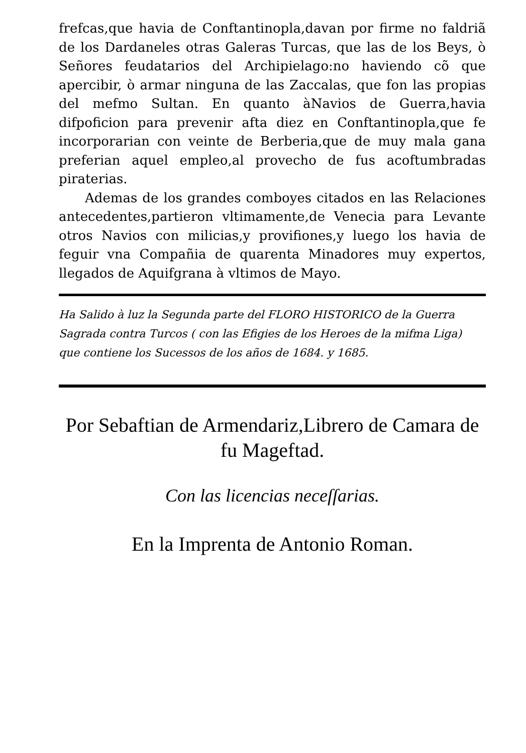frefcas,que havia de Conftantinopla,davan por firme no faldriã de los Dardaneles otras Galeras Turcas, que las de los Beys, ò Señores feudatarios del Archipielago:no haviendo cõ que apercibir, ò armar ninguna de las Zaccalas, que fon las propias del mefmo Sultan. En quanto àNavios de Guerra,havia difpoficion para prevenir afta diez en Conftantinopla,que fe incorporarian con veinte de Berberia,que de muy mala gana preferian aquel empleo,al provecho de fus acoftumbradas piraterias.
Ademas de los grandes comboyes citados en las Relaciones antecedentes,partieron vltimamente,de Venecia para Levante otros Navios con milicias,y provifiones,y luego los havia de feguir vna Compañia de quarenta Minadores muy expertos, llegados de Aquifgrana à vltimos de Mayo.
Ha Salido à luz la Segunda parte del FLORO HISTORICO de la Guerra Sagrada contra Turcos ( con las Efigies de los Heroes de la mifma Liga) que contiene los Sucessos de los años de 1684. y 1685.
Por Sebaftian de Armendariz,Librero de Camara de fu Mageftad.
Con las licencias neceſſarias.
En la Imprenta de Antonio Roman.